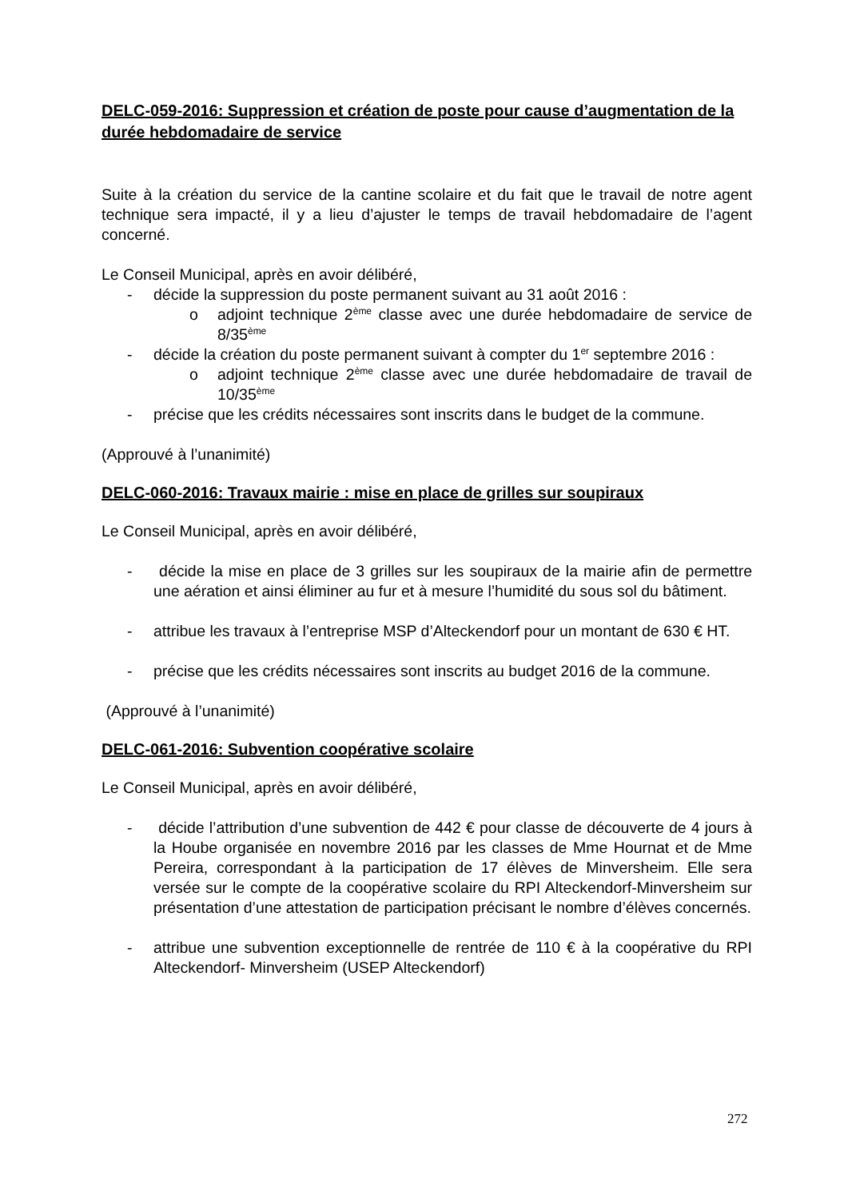DELC-059-2016: Suppression et création de poste pour cause d’augmentation de la durée hebdomadaire de service
Suite à la création du service de la cantine scolaire et du fait que le travail de notre agent technique sera impacté, il y a lieu d’ajuster le temps de travail hebdomadaire de l’agent concerné.
Le Conseil Municipal, après en avoir délibéré,
- décide la suppression du poste permanent suivant au 31 août 2016 :
o adjoint technique 2<sup>ème</sup> classe avec une durée hebdomadaire de service de 8/35<sup>ème</sup>
- décide la création du poste permanent suivant à compter du 1<sup>er</sup> septembre 2016 :
o adjoint technique 2<sup>ème</sup> classe avec une durée hebdomadaire de travail de 10/35<sup>ème</sup>
- précise que les crédits nécessaires sont inscrits dans le budget de la commune.
(Approuvé à l’unanimité)
DELC-060-2016: Travaux mairie : mise en place de grilles sur soupiraux
Le Conseil Municipal, après en avoir délibéré,
- décide la mise en place de 3 grilles sur les soupiraux de la mairie afin de permettre une aération et ainsi éliminer au fur et à mesure l’humidité du sous sol du bâtiment.
- attribue les travaux à l’entreprise MSP d’Alteckendorf pour un montant de 630 € HT.
- précise que les crédits nécessaires sont inscrits au budget 2016 de la commune.
(Approuvé à l’unanimité)
DELC-061-2016: Subvention coopérative scolaire
Le Conseil Municipal, après en avoir délibéré,
- décide l’attribution d’une subvention de 442 € pour classe de découverte de 4 jours à la Hoube organisée en novembre 2016 par les classes de Mme Hournat et de Mme Pereira, correspondant à la participation de 17 élèves de Minversheim. Elle sera versée sur le compte de la coopérative scolaire du RPI Alteckendorf-Minversheim sur présentation d’une attestation de participation précisant le nombre d’élèves concernés.
- attribue une subvention exceptionnelle de rentrée de 110 € à la coopérative du RPI Alteckendorf- Minversheim (USEP Alteckendorf)
272